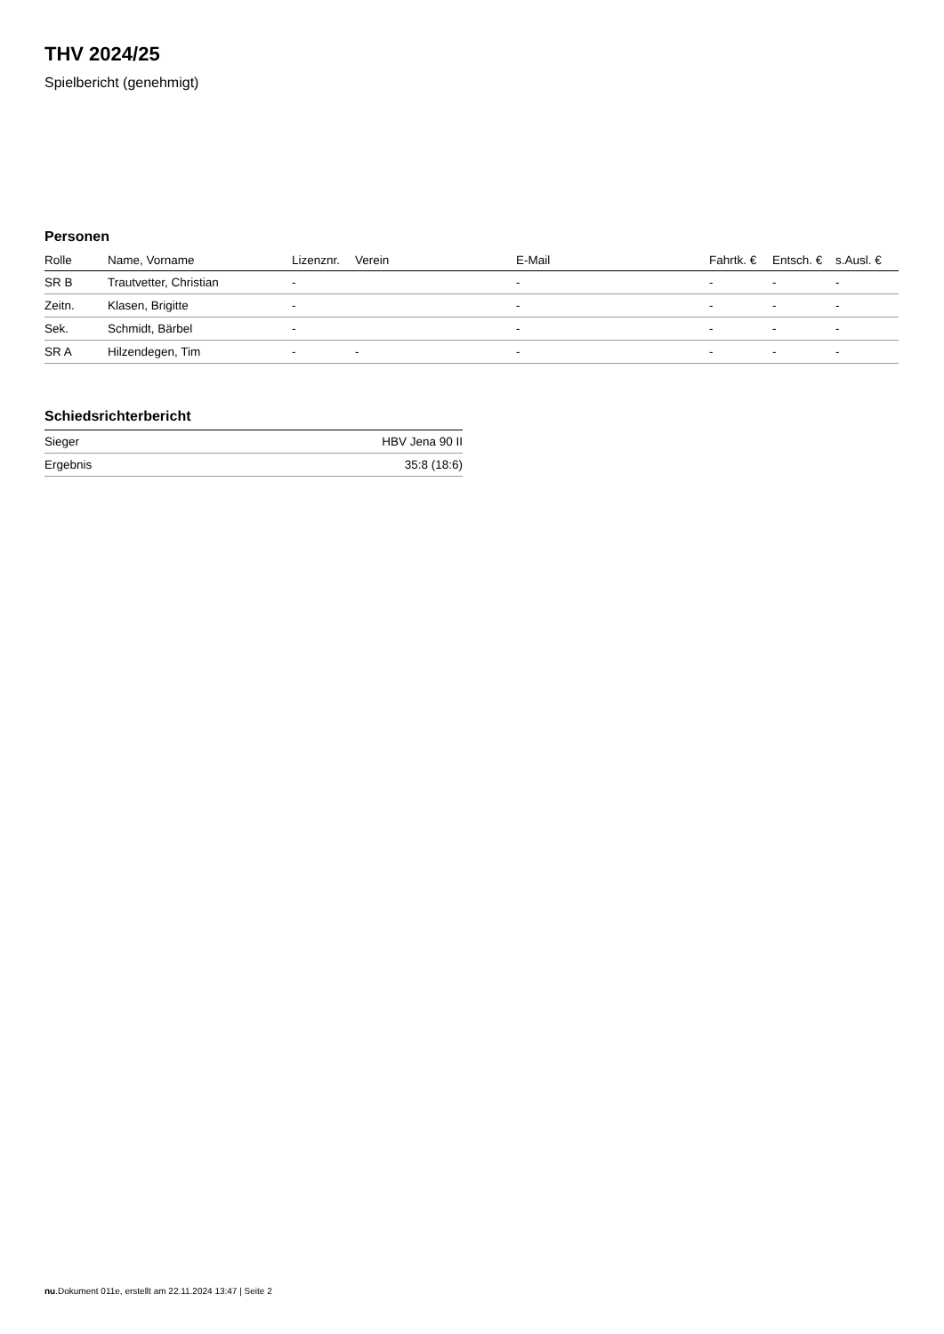THV 2024/25
Spielbericht (genehmigt)
Personen
| Rolle | Name, Vorname | Lizenznr. | Verein | E-Mail | Fahrtk. € | Entsch. € | s.Ausl. € |
| --- | --- | --- | --- | --- | --- | --- | --- |
| SR B | Trautvetter, Christian | - | | - | - | - | - |
| Zeitn. | Klasen, Brigitte | - | | - | - | - | - |
| Sek. | Schmidt, Bärbel | - | | - | - | - | - |
| SR A | Hilzendegen, Tim | - | - | - | - | - | - |
Schiedsrichterbericht
| Sieger | HBV Jena 90 II |
| Ergebnis | 35:8 (18:6) |
nu.Dokument 011e, erstellt am 22.11.2024 13:47 | Seite 2